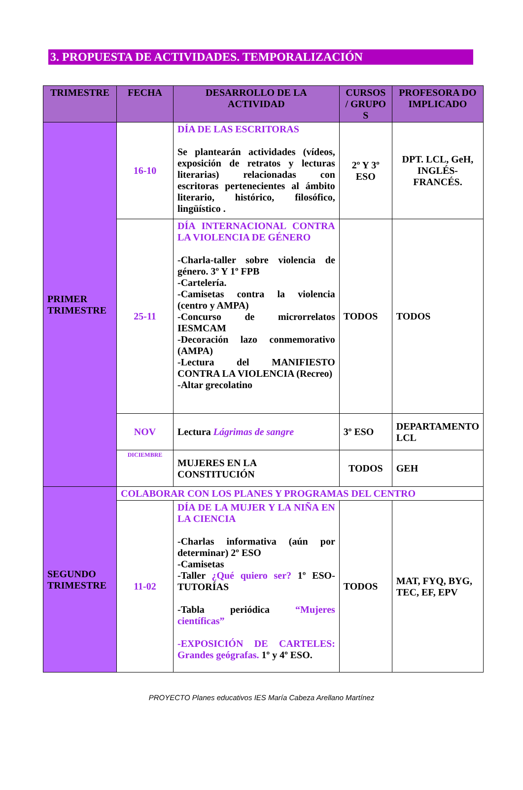3. PROPUESTA DE ACTIVIDADES. TEMPORALIZACIÓN
| TRIMESTRE | FECHA | DESARROLLO DE LA ACTIVIDAD | CURSOS / GRUPO S | PROFESORA DO IMPLICADO |
| --- | --- | --- | --- | --- |
| PRIMER TRIMESTRE | 16-10 | DÍA DE LAS ESCRITORAS Se plantearán actividades (vídeos, exposición de retratos y lecturas literarias) relacionadas con escritoras pertenecientes al ámbito literario, histórico, filosófico, lingüístico . | 2º Y 3º ESO | DPT. LCL, GeH, INGLÉS-FRANCÉS. |
| | 25-11 | DÍA INTERNACIONAL CONTRA LA VIOLENCIA DE GÉNERO -Charla-taller sobre violencia de género. 3º Y 1º FPB -Cartelería. -Camisetas contra la violencia (centro y AMPA) -Concurso de microrrelatos IESMCAM -Decoración lazo conmemorativo (AMPA) -Lectura del MANIFIESTO CONTRA LA VIOLENCIA (Recreo) -Altar grecolatino | TODOS | TODOS |
| | NOV | Lectura Lágrimas de sangre | 3º ESO | DEPARTAMENTO LCL |
| | DICIEMBRE | MUJERES EN LA CONSTITUCIÓN | TODOS | GEH |
| SEGUNDO TRIMESTRE | COLABORAR CON LOS PLANES Y PROGRAMAS DEL CENTRO | | | |
| | 11-02 | DÍA DE LA MUJER Y LA NIÑA EN LA CIENCIA -Charlas informativa (aún por determinar) 2º ESO -Camisetas -Taller ¿Qué quiero ser? 1º ESO-TUTORÍAS -Tabla periódica “Mujeres científicas” -EXPOSICIÓN DE CARTELES: Grandes geógrafas. 1º y 4º ESO. | TODOS | MAT, FYQ, BYG, TEC, EF, EPV |
PROYECTO Planes educativos IES María Cabeza Arellano Martínez